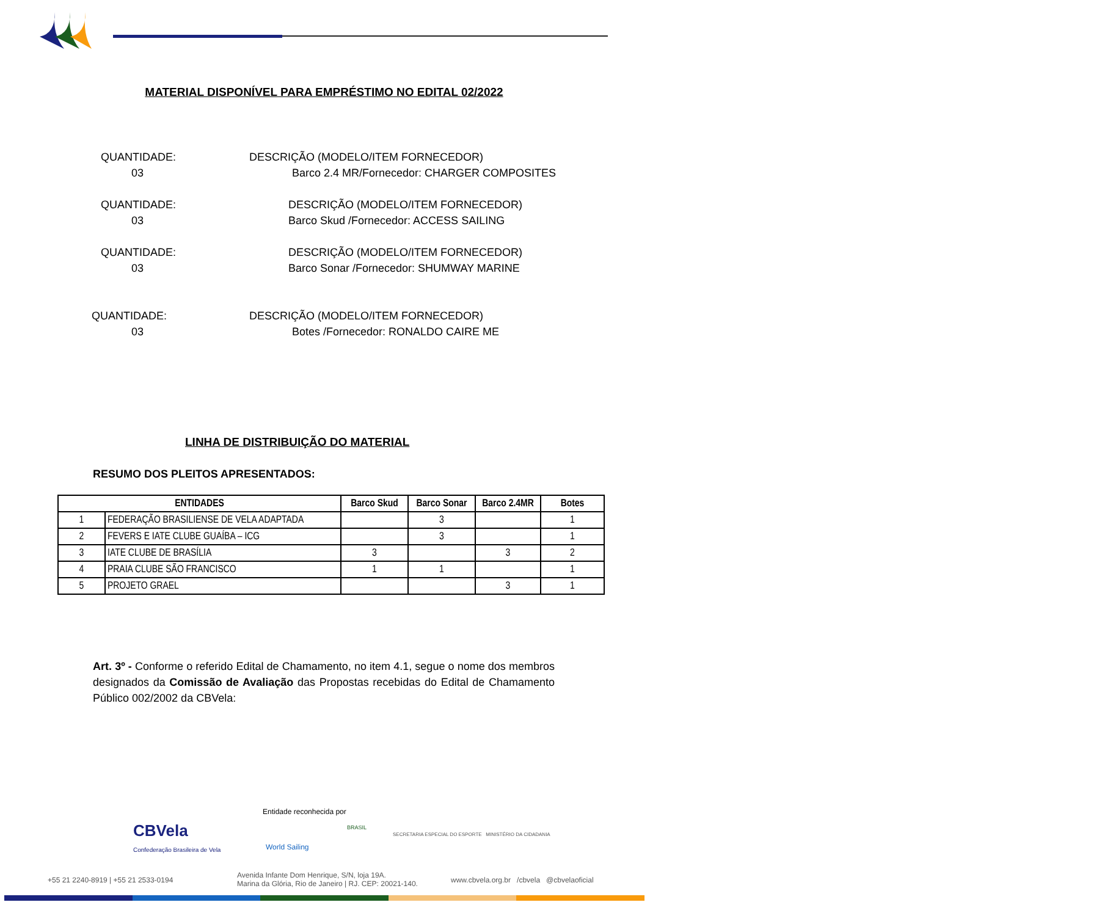MATERIAL DISPONÍVEL PARA EMPRÉSTIMO NO EDITAL 02/2022
QUANTIDADE:
03
DESCRIÇÃO (MODELO/ITEM FORNECEDOR)
Barco 2.4 MR/Fornecedor: CHARGER COMPOSITES
QUANTIDADE:
03
DESCRIÇÃO (MODELO/ITEM FORNECEDOR)
Barco Skud /Fornecedor: ACCESS SAILING
QUANTIDADE:
03
DESCRIÇÃO (MODELO/ITEM FORNECEDOR)
Barco Sonar /Fornecedor: SHUMWAY MARINE
QUANTIDADE:
03
DESCRIÇÃO (MODELO/ITEM FORNECEDOR)
Botes /Fornecedor: RONALDO CAIRE ME
LINHA DE DISTRIBUIÇÃO DO MATERIAL
RESUMO DOS PLEITOS APRESENTADOS:
| ENTIDADES | | Barco Skud | Barco Sonar | Barco 2.4MR | Botes |
| --- | --- | --- | --- | --- | --- |
| 1 | FEDERAÇÃO BRASILIENSE DE VELA ADAPTADA | | 3 | | 1 |
| 2 | FEVERS E IATE CLUBE GUAÍBA – ICG | | 3 | | 1 |
| 3 | IATE CLUBE DE BRASÍLIA | 3 | | 3 | 2 |
| 4 | PRAIA CLUBE SÃO FRANCISCO | 1 | 1 | | 1 |
| 5 | PROJETO GRAEL | | | 3 | 1 |
Art. 3º - Conforme o referido Edital de Chamamento, no item 4.1, segue o nome dos membros designados da Comissão de Avaliação das Propostas recebidas do Edital de Chamamento Público 002/2002 da CBVela:
Entidade reconhecida por
CBVela
Confederação Brasileira de Vela World Sailing
BRASIL
SECRETARIA ESPECIAL DO ESPORTE MINISTÉRIO DA CIDADANIA
+55 21 2240-8919 | +55 21 2533-0194
Avenida Infante Dom Henrique, S/N, loja 19A.
Marina da Glória, Rio de Janeiro | RJ. CEP: 20021-140.
www.cbvela.org.br /cbvela @cbvelaoficial